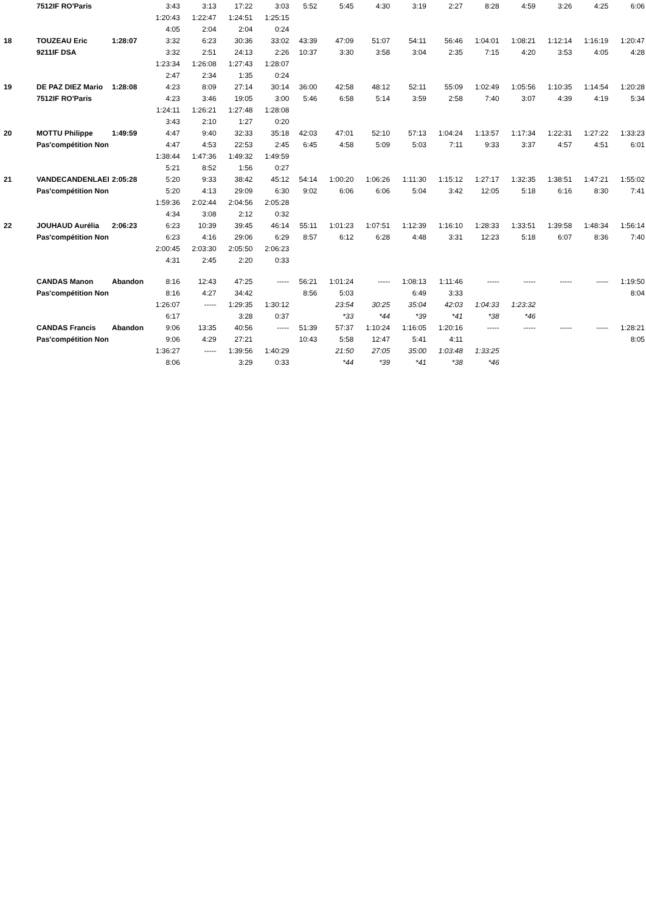| | 7512IF RO'Paris | | 3:43 | 3:13 | 17:22 | 3:03 | 5:52 | 5:45 | 4:30 | 3:19 | 2:27 | 8:28 | 4:59 | 3:26 | 4:25 | 6:06 |
| | | | 1:20:43 | 1:22:47 | 1:24:51 | 1:25:15 | | | | | | | | | | |
| | | | 4:05 | 2:04 | 2:04 | 0:24 | | | | | | | | | | |
| 18 | TOUZEAU Eric | 1:28:07 | 3:32 | 6:23 | 30:36 | 33:02 | 43:39 | 47:09 | 51:07 | 54:11 | 56:46 | 1:04:01 | 1:08:21 | 1:12:14 | 1:16:19 | 1:20:47 |
| | 9211IF DSA | | 3:32 | 2:51 | 24:13 | 2:26 | 10:37 | 3:30 | 3:58 | 3:04 | 2:35 | 7:15 | 4:20 | 3:53 | 4:05 | 4:28 |
| | | | 1:23:34 | 1:26:08 | 1:27:43 | 1:28:07 | | | | | | | | | | |
| | | | 2:47 | 2:34 | 1:35 | 0:24 | | | | | | | | | | |
| 19 | DE PAZ DIEZ Mario | 1:28:08 | 4:23 | 8:09 | 27:14 | 30:14 | 36:00 | 42:58 | 48:12 | 52:11 | 55:09 | 1:02:49 | 1:05:56 | 1:10:35 | 1:14:54 | 1:20:28 |
| | 7512IF RO'Paris | | 4:23 | 3:46 | 19:05 | 3:00 | 5:46 | 6:58 | 5:14 | 3:59 | 2:58 | 7:40 | 3:07 | 4:39 | 4:19 | 5:34 |
| | | | 1:24:11 | 1:26:21 | 1:27:48 | 1:28:08 | | | | | | | | | | |
| | | | 3:43 | 2:10 | 1:27 | 0:20 | | | | | | | | | | |
| 20 | MOTTU Philippe | 1:49:59 | 4:47 | 9:40 | 32:33 | 35:18 | 42:03 | 47:01 | 52:10 | 57:13 | 1:04:24 | 1:13:57 | 1:17:34 | 1:22:31 | 1:27:22 | 1:33:23 |
| | Pas'compétition Non | | 4:47 | 4:53 | 22:53 | 2:45 | 6:45 | 4:58 | 5:09 | 5:03 | 7:11 | 9:33 | 3:37 | 4:57 | 4:51 | 6:01 |
| | | | 1:38:44 | 1:47:36 | 1:49:32 | 1:49:59 | | | | | | | | | | |
| | | | 5:21 | 8:52 | 1:56 | 0:27 | | | | | | | | | | |
| 21 | VANDECANDENLAEI | 2:05:28 | 5:20 | 9:33 | 38:42 | 45:12 | 54:14 | 1:00:20 | 1:06:26 | 1:11:30 | 1:15:12 | 1:27:17 | 1:32:35 | 1:38:51 | 1:47:21 | 1:55:02 |
| | Pas'compétition Non | | 5:20 | 4:13 | 29:09 | 6:30 | 9:02 | 6:06 | 6:06 | 5:04 | 3:42 | 12:05 | 5:18 | 6:16 | 8:30 | 7:41 |
| | | | 1:59:36 | 2:02:44 | 2:04:56 | 2:05:28 | | | | | | | | | | |
| | | | 4:34 | 3:08 | 2:12 | 0:32 | | | | | | | | | | |
| 22 | JOUHAUD Aurélia | 2:06:23 | 6:23 | 10:39 | 39:45 | 46:14 | 55:11 | 1:01:23 | 1:07:51 | 1:12:39 | 1:16:10 | 1:28:33 | 1:33:51 | 1:39:58 | 1:48:34 | 1:56:14 |
| | Pas'compétition Non | | 6:23 | 4:16 | 29:06 | 6:29 | 8:57 | 6:12 | 6:28 | 4:48 | 3:31 | 12:23 | 5:18 | 6:07 | 8:36 | 7:40 |
| | | | 2:00:45 | 2:03:30 | 2:05:50 | 2:06:23 | | | | | | | | | | |
| | | | 4:31 | 2:45 | 2:20 | 0:33 | | | | | | | | | | |
| | CANDAS Manon | Abandon | 8:16 | 12:43 | 47:25 | ----- | 56:21 | 1:01:24 | ----- | 1:08:13 | 1:11:46 | ----- | ----- | ----- | ----- | 1:19:50 |
| | Pas'compétition Non | | 8:16 | 4:27 | 34:42 | | 8:56 | 5:03 | | 6:49 | 3:33 | | | | | 8:04 |
| | | | 1:26:07 | ----- | 1:29:35 | 1:30:12 | | 23:54 | 30:25 | 35:04 | 42:03 | 1:04:33 | 1:23:32 | | | |
| | | | 6:17 | | 3:28 | 0:37 | | *33 | *44 | *39 | *41 | *38 | *46 | | | |
| | CANDAS Francis | Abandon | 9:06 | 13:35 | 40:56 | ----- | 51:39 | 57:37 | 1:10:24 | 1:16:05 | 1:20:16 | ----- | ----- | ----- | ----- | 1:28:21 |
| | Pas'compétition Non | | 9:06 | 4:29 | 27:21 | | 10:43 | 5:58 | 12:47 | 5:41 | 4:11 | | | | | 8:05 |
| | | | 1:36:27 | ----- | 1:39:56 | 1:40:29 | | 21:50 | 27:05 | 35:00 | 1:03:48 | 1:33:25 | | | | |
| | | | 8:06 | | 3:29 | 0:33 | | *44 | *39 | *41 | *38 | *46 | | | | |